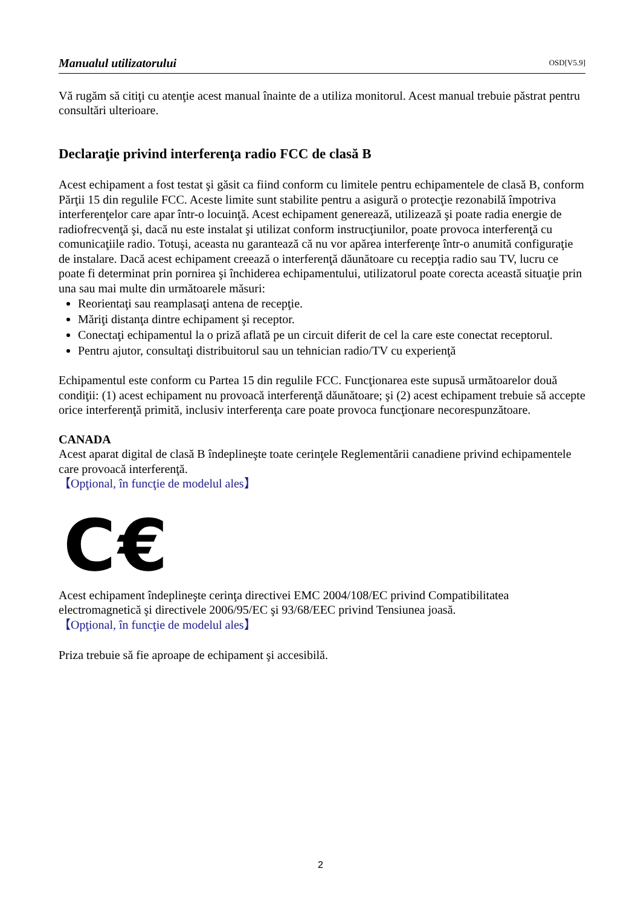Manualul utilizatorului OSD[V5.9]
Vă rugăm să citiţi cu atenţie acest manual înainte de a utiliza monitorul. Acest manual trebuie păstrat pentru consultări ulterioare.
Declaraţie privind interferenţa radio FCC de clasă B
Acest echipament a fost testat şi găsit ca fiind conform cu limitele pentru echipamentele de clasă B, conform Părţii 15 din regulile FCC. Aceste limite sunt stabilite pentru a asigură o protecţie rezonabilă împotriva interferenţelor care apar într-o locuinţă. Acest echipament generează, utilizează şi poate radia energie de radiofrecvenţă şi, dacă nu este instalat şi utilizat conform instrucţiunilor, poate provoca interferenţă cu comunicaţiile radio. Totuşi, aceasta nu garantează că nu vor apărea interferenţe într-o anumită configuraţie de instalare. Dacă acest echipament creează o interferenţă dăunătoare cu recepţia radio sau TV, lucru ce poate fi determinat prin pornirea şi închiderea echipamentului, utilizatorul poate corecta această situaţie prin una sau mai multe din următoarele măsuri:
Reorientaţi sau reamplasaţi antena de recepţie.
Măriţi distanţa dintre echipament şi receptor.
Conectaţi echipamentul la o priză aflată pe un circuit diferit de cel la care este conectat receptorul.
Pentru ajutor, consultaţi distribuitorul sau un tehnician radio/TV cu experienţă
Echipamentul este conform cu Partea 15 din regulile FCC. Funcţionarea este supusă următoarelor două condiţii: (1) acest echipament nu provoacă interferenţă dăunătoare; şi (2) acest echipament trebuie să accepte orice interferenţă primită, inclusiv interferenţa care poate provoca funcţionare necorespunzătoare.
CANADA
Acest aparat digital de clasă B îndeplineşte toate cerinţele Reglementării canadiene privind echipamentele care provoacă interferenţă.
【Opţional, în funcţie de modelul ales】
C€
Acest echipament îndeplineşte cerinţa directivei EMC 2004/108/EC privind Compatibilitatea electromagnetică şi directivele 2006/95/EC şi 93/68/EEC privind Tensiunea joasă.
【Opţional, în funcţie de modelul ales】
Priza trebuie să fie aproape de echipament şi accesibilă.
2